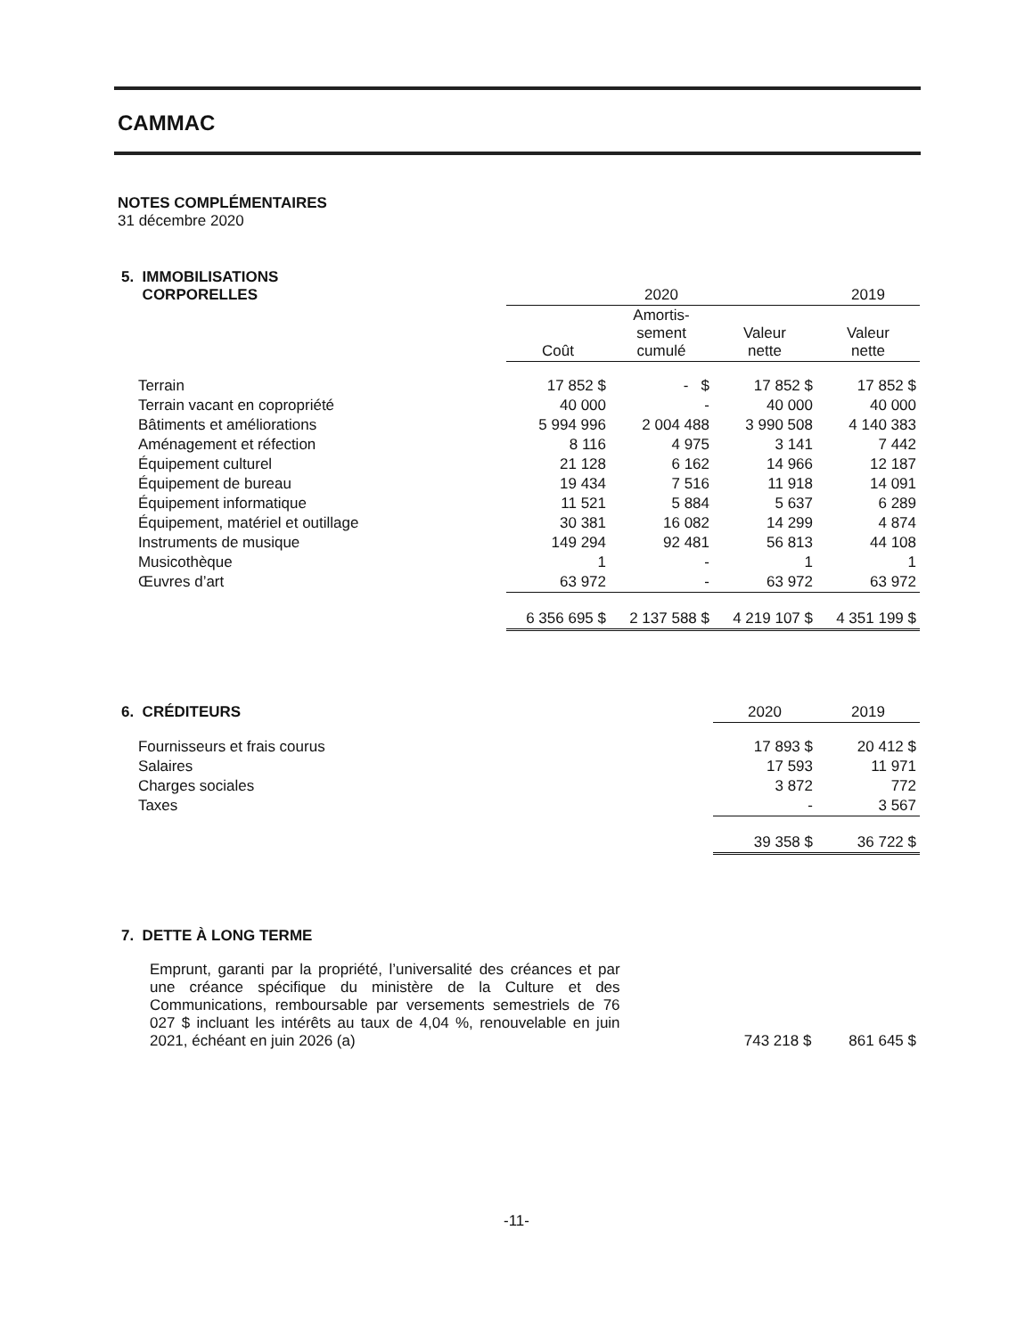CAMMAC
NOTES COMPLÉMENTAIRES
31 décembre 2020
| 5. IMMOBILISATIONS CORPORELLES | 2020 | | | 2019 |
| --- | --- | --- | --- | --- |
| | Coût | Amortis- sement cumulé | Valeur nette | Valeur nette |
| Terrain | 17 852 $ | - $ | 17 852 $ | 17 852 $ |
| Terrain vacant en copropriété | 40 000 | - | 40 000 | 40 000 |
| Bâtiments et améliorations | 5 994 996 | 2 004 488 | 3 990 508 | 4 140 383 |
| Aménagement et réfection | 8 116 | 4 975 | 3 141 | 7 442 |
| Équipement culturel | 21 128 | 6 162 | 14 966 | 12 187 |
| Équipement de bureau | 19 434 | 7 516 | 11 918 | 14 091 |
| Équipement informatique | 11 521 | 5 884 | 5 637 | 6 289 |
| Équipement, matériel et outillage | 30 381 | 16 082 | 14 299 | 4 874 |
| Instruments de musique | 149 294 | 92 481 | 56 813 | 44 108 |
| Musicothèque | 1 | - | 1 | 1 |
| Œuvres d’art | 63 972 | - | 63 972 | 63 972 |
| | 6 356 695 $ | 2 137 588 $ | 4 219 107 $ | 4 351 199 $ |
| 6. CRÉDITEURS | 2020 | 2019 |
| --- | --- | --- |
| Fournisseurs et frais courus | 17 893 $ | 20 412 $ |
| Salaires | 17 593 | 11 971 |
| Charges sociales | 3 872 | 772 |
| Taxes | - | 3 567 |
| | 39 358 $ | 36 722 $ |
| 7. DETTE À LONG TERME | | |
| --- | --- | --- |
| Emprunt, garanti par la propriété, l’universalité des créances et par une créance spécifique du ministère de la Culture et des Communications, remboursable par versements semestriels de 76 027 $ incluant les intérêts au taux de 4,04 %, renouvelable en juin 2021, échéant en juin 2026 (a) | 743 218 $ | 861 645 $ |
-11-